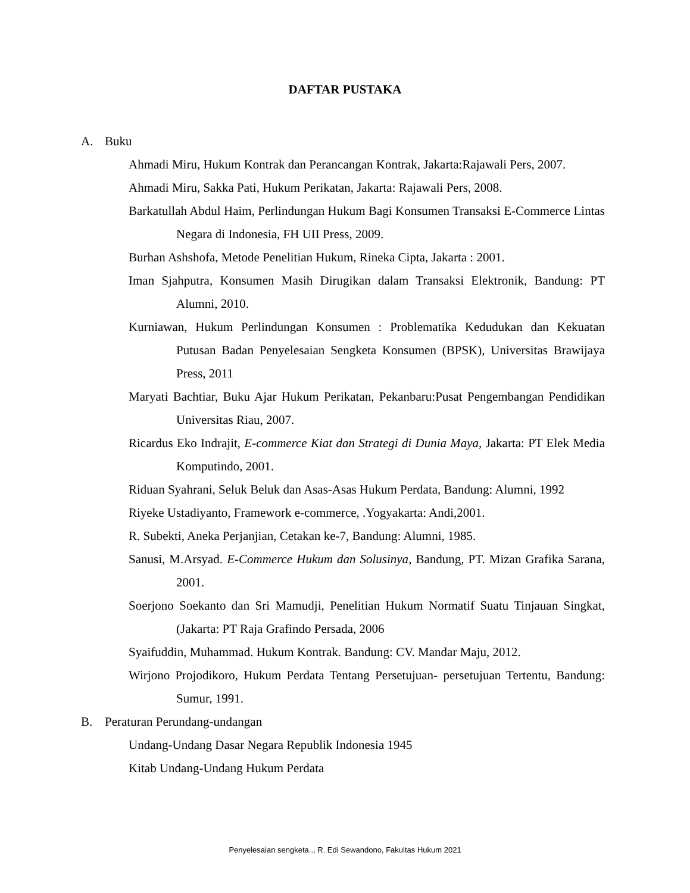DAFTAR PUSTAKA
A. Buku
Ahmadi Miru, Hukum Kontrak dan Perancangan Kontrak, Jakarta:Rajawali Pers, 2007.
Ahmadi Miru, Sakka Pati, Hukum Perikatan, Jakarta: Rajawali Pers, 2008.
Barkatullah Abdul Haim, Perlindungan Hukum Bagi Konsumen Transaksi E-Commerce Lintas Negara di Indonesia, FH UII Press, 2009.
Burhan Ashshofa, Metode Penelitian Hukum, Rineka Cipta, Jakarta : 2001.
Iman Sjahputra, Konsumen Masih Dirugikan dalam Transaksi Elektronik, Bandung: PT Alumni, 2010.
Kurniawan, Hukum Perlindungan Konsumen : Problematika Kedudukan dan Kekuatan Putusan Badan Penyelesaian Sengketa Konsumen (BPSK), Universitas Brawijaya Press, 2011
Maryati Bachtiar, Buku Ajar Hukum Perikatan, Pekanbaru:Pusat Pengembangan Pendidikan Universitas Riau, 2007.
Ricardus Eko Indrajit, E-commerce Kiat dan Strategi di Dunia Maya, Jakarta: PT Elek Media Komputindo, 2001.
Riduan Syahrani, Seluk Beluk dan Asas-Asas Hukum Perdata, Bandung: Alumni, 1992
Riyeke Ustadiyanto, Framework e-commerce, .Yogyakarta: Andi,2001.
R. Subekti, Aneka Perjanjian, Cetakan ke-7, Bandung: Alumni, 1985.
Sanusi, M.Arsyad. E-Commerce Hukum dan Solusinya, Bandung, PT. Mizan Grafika Sarana, 2001.
Soerjono Soekanto dan Sri Mamudji, Penelitian Hukum Normatif Suatu Tinjauan Singkat, (Jakarta: PT Raja Grafindo Persada, 2006
Syaifuddin, Muhammad. Hukum Kontrak. Bandung: CV. Mandar Maju, 2012.
Wirjono Projodikoro, Hukum Perdata Tentang Persetujuan- persetujuan Tertentu, Bandung: Sumur, 1991.
B. Peraturan Perundang-undangan
Undang-Undang Dasar Negara Republik Indonesia 1945
Kitab Undang-Undang Hukum Perdata
Penyelesaian sengketa.., R. Edi Sewandono, Fakultas Hukum 2021